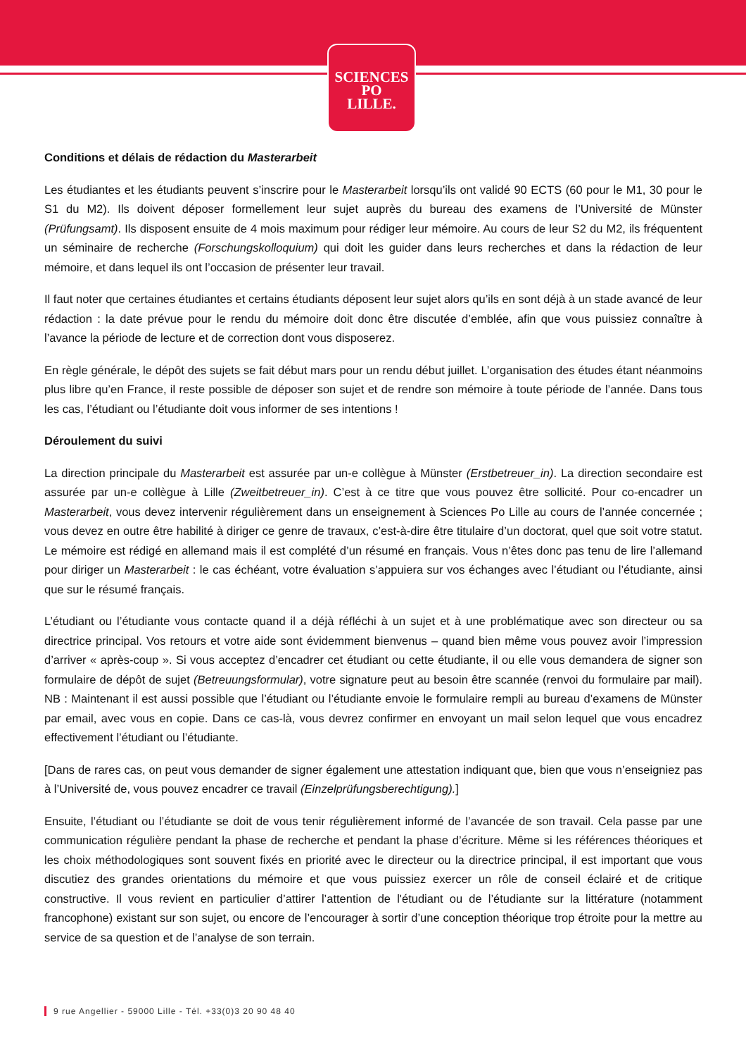SCIENCES
PO
LILLE.
Conditions et délais de rédaction du Masterarbeit
Les étudiantes et les étudiants peuvent s’inscrire pour le Masterarbeit lorsqu’ils ont validé 90 ECTS (60 pour le M1, 30 pour le S1 du M2). Ils doivent déposer formellement leur sujet auprès du bureau des examens de l’Université de Münster (Prüfungsamt). Ils disposent ensuite de 4 mois maximum pour rédiger leur mémoire. Au cours de leur S2 du M2, ils fréquentent un séminaire de recherche (Forschungskolloquium) qui doit les guider dans leurs recherches et dans la rédaction de leur mémoire, et dans lequel ils ont l’occasion de présenter leur travail.
Il faut noter que certaines étudiantes et certains étudiants déposent leur sujet alors qu’ils en sont déjà à un stade avancé de leur rédaction : la date prévue pour le rendu du mémoire doit donc être discutée d’emblée, afin que vous puissiez connaître à l’avance la période de lecture et de correction dont vous disposerez.
En règle générale, le dépôt des sujets se fait début mars pour un rendu début juillet. L’organisation des études étant néanmoins plus libre qu’en France, il reste possible de déposer son sujet et de rendre son mémoire à toute période de l’année. Dans tous les cas, l’étudiant ou l’étudiante doit vous informer de ses intentions !
Déroulement du suivi
La direction principale du Masterarbeit est assurée par un-e collègue à Münster (Erstbetreuer_in). La direction secondaire est assurée par un-e collègue à Lille (Zweitbetreuer_in). C’est à ce titre que vous pouvez être sollicité. Pour co-encadrer un Masterarbeit, vous devez intervenir régulièrement dans un enseignement à Sciences Po Lille au cours de l’année concernée ; vous devez en outre être habilité à diriger ce genre de travaux, c’est-à-dire être titulaire d’un doctorat, quel que soit votre statut. Le mémoire est rédigé en allemand mais il est complété d’un résumé en français. Vous n’êtes donc pas tenu de lire l’allemand pour diriger un Masterarbeit : le cas échéant, votre évaluation s’appuiera sur vos échanges avec l’étudiant ou l’étudiante, ainsi que sur le résumé français.
L’étudiant ou l’étudiante vous contacte quand il a déjà réfléchi à un sujet et à une problématique avec son directeur ou sa directrice principal. Vos retours et votre aide sont évidemment bienvenus – quand bien même vous pouvez avoir l’impression d’arriver « après-coup ». Si vous acceptez d’encadrer cet étudiant ou cette étudiante, il ou elle vous demandera de signer son formulaire de dépôt de sujet (Betreuungsformular), votre signature peut au besoin être scannée (renvoi du formulaire par mail). NB : Maintenant il est aussi possible que l’étudiant ou l’étudiante envoie le formulaire rempli au bureau d’examens de Münster par email, avec vous en copie. Dans ce cas-là, vous devrez confirmer en envoyant un mail selon lequel que vous encadrez effectivement l’étudiant ou l’étudiante.
[Dans de rares cas, on peut vous demander de signer également une attestation indiquant que, bien que vous n’enseigniez pas à l’Université de, vous pouvez encadrer ce travail (Einzelprüfungsberechtigung).]
Ensuite, l’étudiant ou l’étudiante se doit de vous tenir régulièrement informé de l’avancée de son travail. Cela passe par une communication régulière pendant la phase de recherche et pendant la phase d’écriture. Même si les références théoriques et les choix méthodologiques sont souvent fixés en priorité avec le directeur ou la directrice principal, il est important que vous discutiez des grandes orientations du mémoire et que vous puissiez exercer un rôle de conseil éclairé et de critique constructive. Il vous revient en particulier d’attirer l’attention de l'étudiant ou de l’étudiante sur la littérature (notamment francophone) existant sur son sujet, ou encore de l’encourager à sortir d’une conception théorique trop étroite pour la mettre au service de sa question et de l’analyse de son terrain.
9 rue Angellier - 59000 Lille - Tél. +33(0)3 20 90 48 40